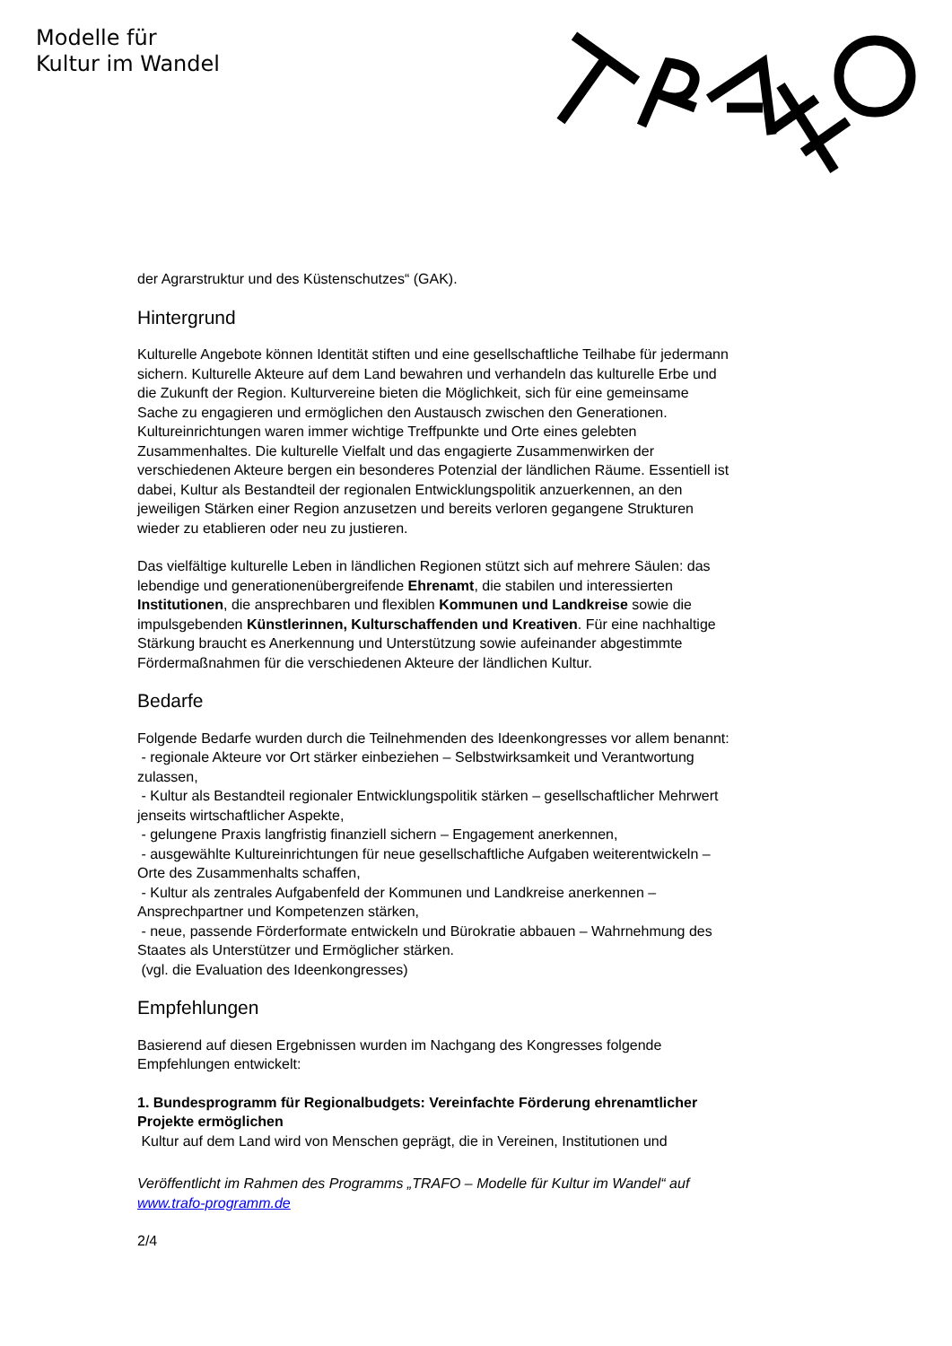Modelle für
Kultur im Wandel
der Agrarstruktur und des Küstenschutzes“ (GAK).
Hintergrund
Kulturelle Angebote können Identität stiften und eine gesellschaftliche Teilhabe für jedermann sichern. Kulturelle Akteure auf dem Land bewahren und verhandeln das kulturelle Erbe und die Zukunft der Region. Kulturvereine bieten die Möglichkeit, sich für eine gemeinsame Sache zu engagieren und ermöglichen den Austausch zwischen den Generationen. Kultureinrichtungen waren immer wichtige Treffpunkte und Orte eines gelebten Zusammenhaltes. Die kulturelle Vielfalt und das engagierte Zusammenwirken der verschiedenen Akteure bergen ein besonderes Potenzial der ländlichen Räume. Essentiell ist dabei, Kultur als Bestandteil der regionalen Entwicklungspolitik anzuerkennen, an den jeweiligen Stärken einer Region anzusetzen und bereits verloren gegangene Strukturen wieder zu etablieren oder neu zu justieren.
Das vielfältige kulturelle Leben in ländlichen Regionen stützt sich auf mehrere Säulen: das lebendige und generationenübergreifende Ehrenamt, die stabilen und interessierten Institutionen, die ansprechbaren und flexiblen Kommunen und Landkreise sowie die impulsgebenden Künstlerinnen, Kulturschaffenden und Kreativen. Für eine nachhaltige Stärkung braucht es Anerkennung und Unterstützung sowie aufeinander abgestimmte Fördermaßnahmen für die verschiedenen Akteure der ländlichen Kultur.
Bedarfe
Folgende Bedarfe wurden durch die Teilnehmenden des Ideenkongresses vor allem benannt:
- regionale Akteure vor Ort stärker einbeziehen – Selbstwirksamkeit und Verantwortung zulassen,
- Kultur als Bestandteil regionaler Entwicklungspolitik stärken – gesellschaftlicher Mehrwert jenseits wirtschaftlicher Aspekte,
- gelungene Praxis langfristig finanziell sichern – Engagement anerkennen,
- ausgewählte Kultureinrichtungen für neue gesellschaftliche Aufgaben weiterentwickeln – Orte des Zusammenhalts schaffen,
- Kultur als zentrales Aufgabenfeld der Kommunen und Landkreise anerkennen – Ansprechpartner und Kompetenzen stärken,
- neue, passende Förderformate entwickeln und Bürokratie abbauen – Wahrnehmung des Staates als Unterstützer und Ermöglicher stärken.
(vgl. die Evaluation des Ideenkongresses)
Empfehlungen
Basierend auf diesen Ergebnissen wurden im Nachgang des Kongresses folgende Empfehlungen entwickelt:
1. Bundesprogramm für Regionalbudgets: Vereinfachte Förderung ehrenamtlicher Projekte ermöglichen
Kultur auf dem Land wird von Menschen geprägt, die in Vereinen, Institutionen und
Veröffentlicht im Rahmen des Programms „TRAFO – Modelle für Kultur im Wandel“ auf www.trafo-programm.de
2/4